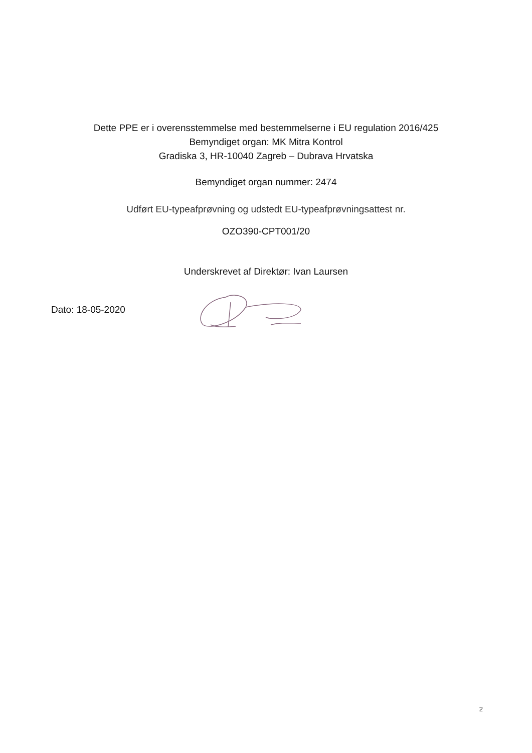Dette PPE er i overensstemmelse med bestemmelserne i EU regulation 2016/425
Bemyndiget organ: MK Mitra Kontrol
Gradiska 3, HR-10040 Zagreb – Dubrava Hrvatska
Bemyndiget organ nummer: 2474
Udført EU-typeafprøvning og udstedt EU-typeafprøvningsattest nr.
OZO390-CPT001/20
Underskrevet af Direktør: Ivan Laursen
Dato: 18-05-2020
2